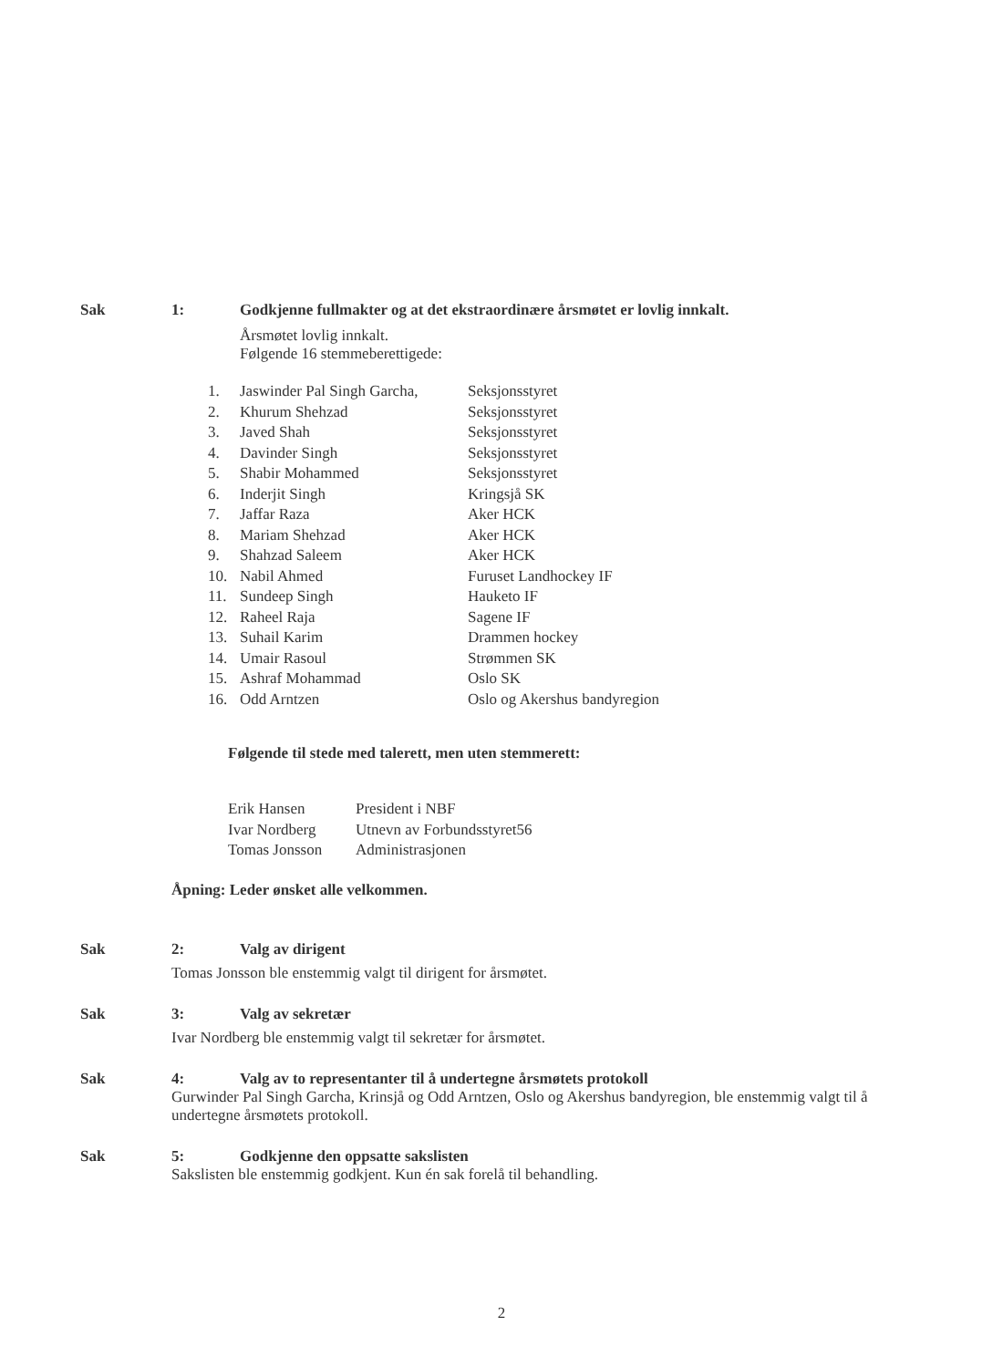Sak 1: Godkjenne fullmakter og at det ekstraordinære årsmøtet er lovlig innkalt.
Årsmøtet lovlig innkalt.
Følgende 16 stemmeberettigede:
| 1. | Jaswinder Pal Singh Garcha, | Seksjonsstyret |
| 2. | Khurum Shehzad | Seksjonsstyret |
| 3. | Javed Shah | Seksjonsstyret |
| 4. | Davinder Singh | Seksjonsstyret |
| 5. | Shabir Mohammed | Seksjonsstyret |
| 6. | Inderjit Singh | Kringsjå SK |
| 7. | Jaffar Raza | Aker HCK |
| 8. | Mariam Shehzad | Aker HCK |
| 9. | Shahzad Saleem | Aker HCK |
| 10. | Nabil Ahmed | Furuset Landhockey IF |
| 11. | Sundeep Singh | Hauketo IF |
| 12. | Raheel Raja | Sagene IF |
| 13. | Suhail Karim | Drammen hockey |
| 14. | Umair Rasoul | Strømmen SK |
| 15. | Ashraf Mohammad | Oslo SK |
| 16. | Odd Arntzen | Oslo og Akershus bandyregion |
Følgende til stede med talerett, men uten stemmerett:
| Erik Hansen | President i NBF |
| Ivar Nordberg | Utnevn av Forbundsstyret56 |
| Tomas Jonsson | Administrasjonen |
Åpning: Leder ønsket alle velkommen.
Sak 2: Valg av dirigent
Tomas Jonsson ble enstemmig valgt til dirigent for årsmøtet.
Sak 3: Valg av sekretær
Ivar Nordberg ble enstemmig valgt til sekretær for årsmøtet.
Sak 4: Valg av to representanter til å undertegne årsmøtets protokoll
Gurwinder Pal Singh Garcha, Krinsjå og Odd Arntzen, Oslo og Akershus bandyregion, ble enstemmig valgt til å undertegne årsmøtets protokoll.
Sak 5: Godkjenne den oppsatte sakslisten
Sakslisten ble enstemmig godkjent. Kun én sak forelå til behandling.
2